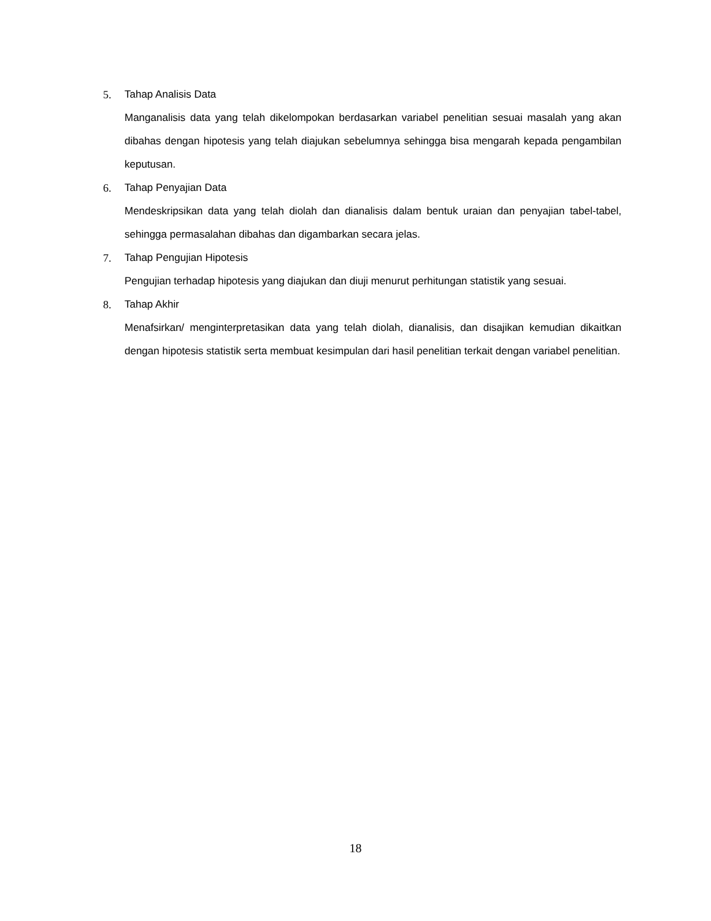5. Tahap Analisis Data
Manganalisis data yang telah dikelompokan berdasarkan variabel penelitian sesuai masalah yang akan dibahas dengan hipotesis yang telah diajukan sebelumnya sehingga bisa mengarah kepada pengambilan keputusan.
6. Tahap Penyajian Data
Mendeskripsikan data yang telah diolah dan dianalisis dalam bentuk uraian dan penyajian tabel-tabel, sehingga permasalahan dibahas dan digambarkan secara jelas.
7. Tahap Pengujian Hipotesis
Pengujian terhadap hipotesis yang diajukan dan diuji menurut perhitungan statistik yang sesuai.
8. Tahap Akhir
Menafsirkan/ menginterpretasikan data yang telah diolah, dianalisis, dan disajikan kemudian dikaitkan dengan hipotesis statistik serta membuat kesimpulan dari hasil penelitian terkait dengan variabel penelitian.
18